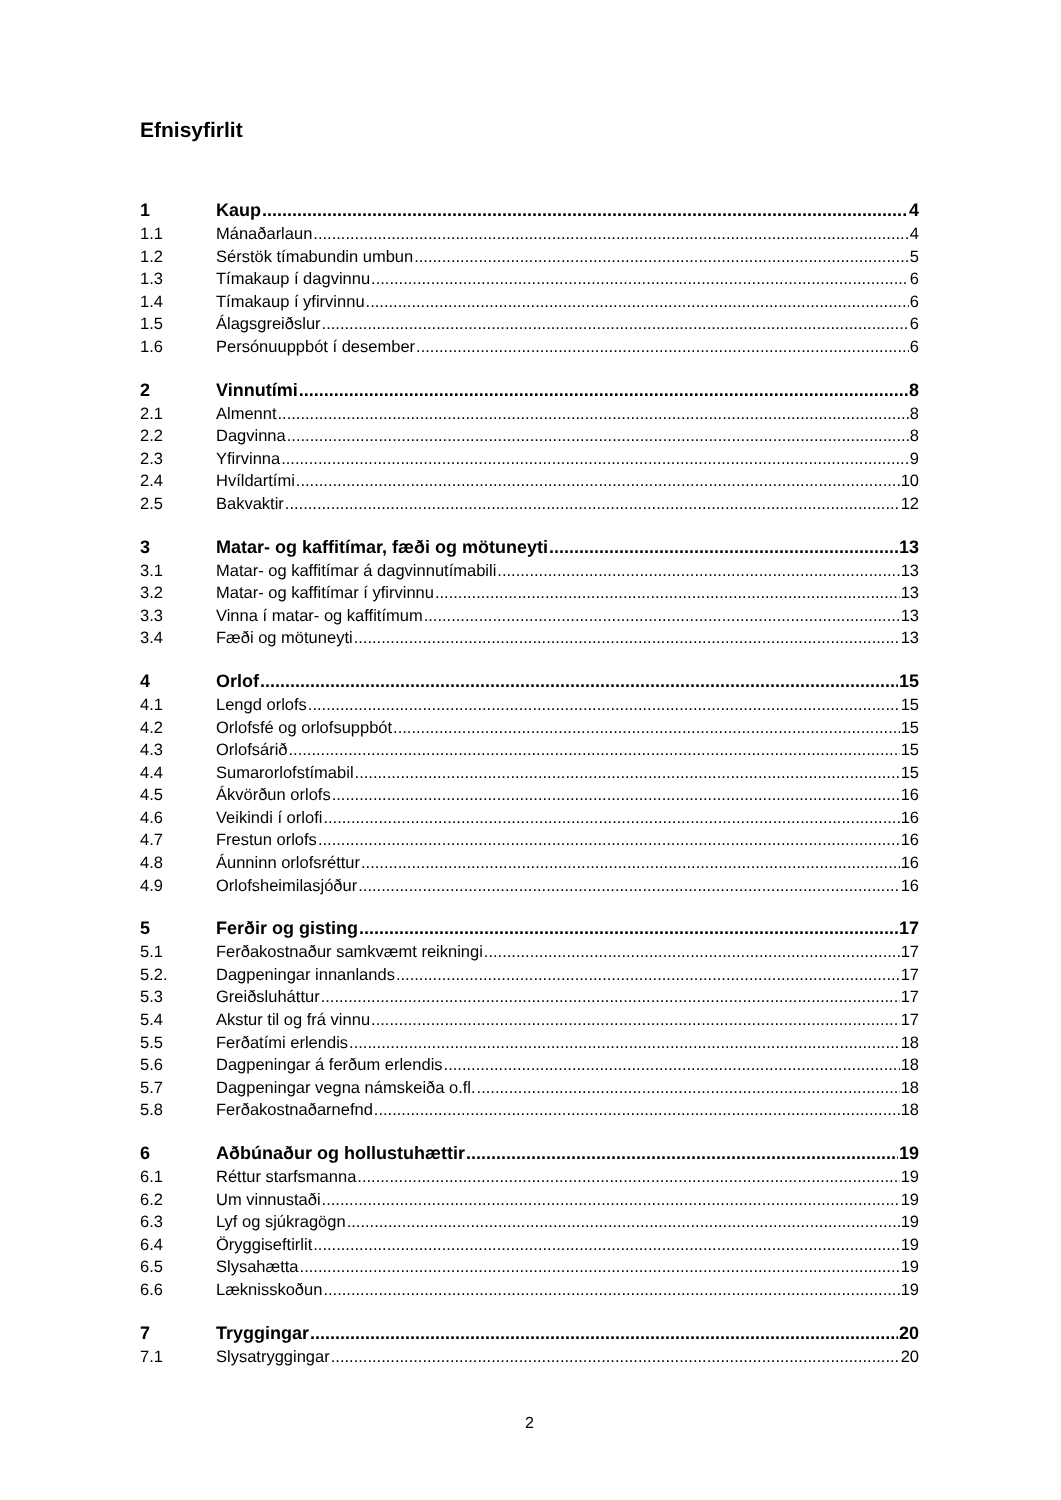Efnisyfirlit
1 Kaup 4
1.1 Mánaðarlaun 4
1.2 Sérstök tímabundin umbun 5
1.3 Tímakaup í dagvinnu 6
1.4 Tímakaup í yfirvinnu 6
1.5 Álagsgreiðslur 6
1.6 Persónuuppbót í desember 6
2 Vinnutími 8
2.1 Almennt 8
2.2 Dagvinna 8
2.3 Yfirvinna 9
2.4 Hvíldartími 10
2.5 Bakvaktir 12
3 Matar- og kaffitímar, fæði og mötuneyti 13
3.1 Matar- og kaffitímar á dagvinnutímabili 13
3.2 Matar- og kaffitímar í yfirvinnu 13
3.3 Vinna í matar- og kaffitímum 13
3.4 Fæði og mötuneyti 13
4 Orlof 15
4.1 Lengd orlofs 15
4.2 Orlofsfé og orlofsuppbót 15
4.3 Orlofsárið 15
4.4 Sumarorlofstímabil 15
4.5 Ákvörðun orlofs 16
4.6 Veikindi í orlofi 16
4.7 Frestun orlofs 16
4.8 Áunninn orlofsréttur 16
4.9 Orlofsheimilasjóður 16
5 Ferðir og gisting 17
5.1 Ferðakostnaður samkvæmt reikningi 17
5.2. Dagpeningar innanlands 17
5.3 Greiðsluháttur 17
5.4 Akstur til og frá vinnu 17
5.5 Ferðatími erlendis 18
5.6 Dagpeningar á ferðum erlendis 18
5.7 Dagpeningar vegna námskeiða o.fl. 18
5.8 Ferðakostnaðarnefnd 18
6 Aðbúnaður og hollustuhættir 19
6.1 Réttur starfsmanna 19
6.2 Um vinnustaði 19
6.3 Lyf og sjúkragögn 19
6.4 Öryggiseftirlit 19
6.5 Slysahætta 19
6.6 Læknisskoðun 19
7 Tryggingar 20
7.1 Slysatryggingar 20
2